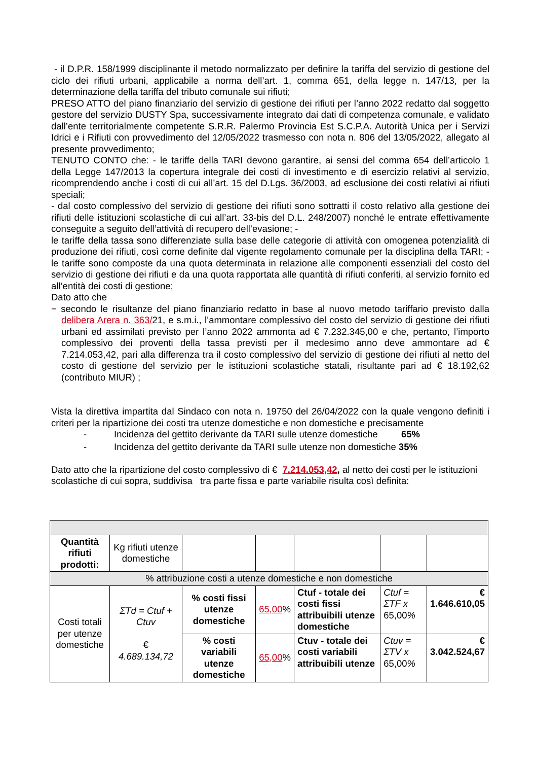- il D.P.R. 158/1999 disciplinante il metodo normalizzato per definire la tariffa del servizio di gestione del ciclo dei rifiuti urbani, applicabile a norma dell’art. 1, comma 651, della legge n. 147/13, per la determinazione della tariffa del tributo comunale sui rifiuti;
PRESO ATTO del piano finanziario del servizio di gestione dei rifiuti per l’anno 2022 redatto dal soggetto gestore del servizio DUSTY Spa, successivamente integrato dai dati di competenza comunale, e validato dall’ente territorialmente competente S.R.R. Palermo Provincia Est S.C.P.A. Autorità Unica per i Servizi Idrici e i Rifiuti con provvedimento del 12/05/2022 trasmesso con nota n. 806 del 13/05/2022, allegato al presente provvedimento;
TENUTO CONTO che: - le tariffe della TARI devono garantire, ai sensi del comma 654 dell’articolo 1 della Legge 147/2013 la copertura integrale dei costi di investimento e di esercizio relativi al servizio, ricomprendendo anche i costi di cui all’art. 15 del D.Lgs. 36/2003, ad esclusione dei costi relativi ai rifiuti speciali;
- dal costo complessivo del servizio di gestione dei rifiuti sono sottratti il costo relativo alla gestione dei rifiuti delle istituzioni scolastiche di cui all’art. 33-bis del D.L. 248/2007) nonché le entrate effettivamente conseguite a seguito dell’attività di recupero dell’evasione; -
le tariffe della tassa sono differenziate sulla base delle categorie di attività con omogenea potenzialità di produzione dei rifiuti, così come definite dal vigente regolamento comunale per la disciplina della TARI; - le tariffe sono composte da una quota determinata in relazione alle componenti essenziali del costo del servizio di gestione dei rifiuti e da una quota rapportata alle quantità di rifiuti conferiti, al servizio fornito ed all’entità dei costi di gestione;
Dato atto che
− secondo le risultanze del piano finanziario redatto in base al nuovo metodo tariffario previsto dalla delibera Arera n. 363/21, e s.m.i., l’ammontare complessivo del costo del servizio di gestione dei rifiuti urbani ed assimilati previsto per l’anno 2022 ammonta ad € 7.232.345,00 e che, pertanto, l’importo complessivo dei proventi della tassa previsti per il medesimo anno deve ammontare ad € 7.214.053,42, pari alla differenza tra il costo complessivo del servizio di gestione dei rifiuti al netto del costo di gestione del servizio per le istituzioni scolastiche statali, risultante pari ad € 18.192,62 (contributo MIUR) ;
Vista la direttiva impartita dal Sindaco con nota n. 19750 del 26/04/2022 con la quale vengono definiti i criteri per la ripartizione dei costi tra utenze domestiche e non domestiche e precisamente
- Incidenza del gettito derivante da TARI sulle utenze domestiche 65%
- Incidenza del gettito derivante da TARI sulle utenze non domestiche 35%
Dato atto che la ripartizione del costo complessivo di € 7.214.053,42, al netto dei costi per le istituzioni scolastiche di cui sopra, suddivisa tra parte fissa e parte variabile risulta così definita:
| Quantità rifiuti prodotti: | Kg rifiuti utenze domestiche | | | | | |
| % attribuzione costi a utenze domestiche e non domestiche | | | | | | |
| Costi totali per utenze domestiche | ΣTd = Ctuf + Ctuv € 4.689.134,72 | % costi fissi utenze domestiche | 65,00 % | Ctuf - totale dei costi fissi attribuibili utenze domestiche | Ctuf = ΣTF x 65,00 % | € 1.646.610,05 |
| | | % costi variabili utenze domestiche | 65,00 % | Ctuv - totale dei costi variabili attribuibili utenze | Ctuv = ΣTV x 65,00 % | € 3.042.524,67 |